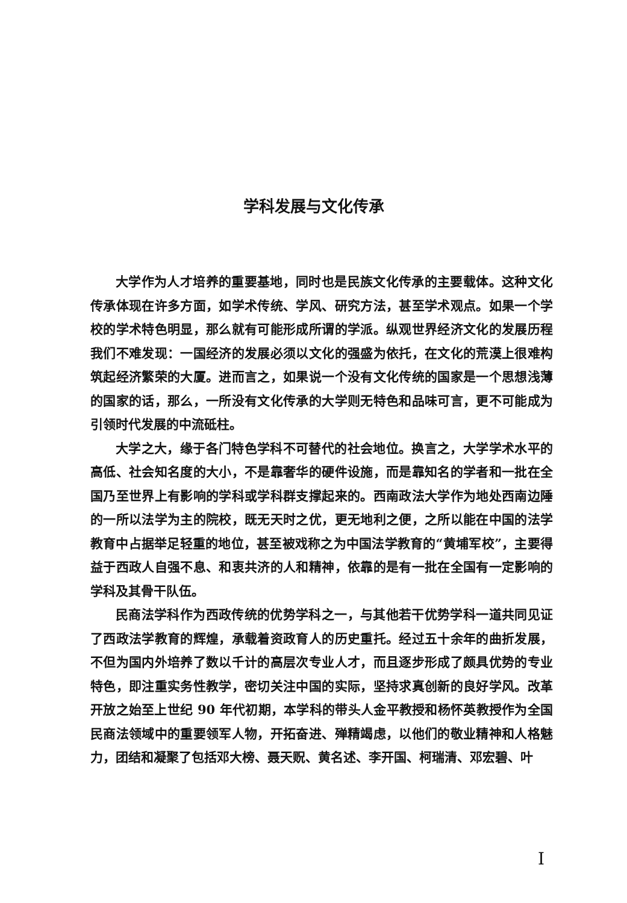学科发展与文化传承
大学作为人才培养的重要基地，同时也是民族文化传承的主要载体。这种文化传承体现在许多方面，如学术传统、学风、研究方法，甚至学术观点。如果一个学校的学术特色明显，那么就有可能形成所谓的学派。纵观世界经济文化的发展历程我们不难发现：一国经济的发展必须以文化的强盛为依托，在文化的荒漠上很难构筑起经济繁荣的大厦。进而言之，如果说一个没有文化传统的国家是一个思想浅薄的国家的话，那么，一所没有文化传承的大学则无特色和品味可言，更不可能成为引领时代发展的中流砥柱。
大学之大，缘于各门特色学科不可替代的社会地位。换言之，大学学术水平的高低、社会知名度的大小，不是靠奢华的硬件设施，而是靠知名的学者和一批在全国乃至世界上有影响的学科或学科群支撑起来的。西南政法大学作为地处西南边陲的一所以法学为主的院校，既无天时之优，更无地利之便，之所以能在中国的法学教育中占据举足轻重的地位，甚至被戏称之为中国法学教育的“黄埔军校”，主要得益于西政人自强不息、和衷共济的人和精神，依靠的是有一批在全国有一定影响的学科及其骨干队伍。
民商法学科作为西政传统的优势学科之一，与其他若干优势学科一道共同见证了西政法学教育的辉煌，承载着资政育人的历史重托。经过五十余年的曲折发展，不但为国内外培养了数以千计的高层次专业人才，而且逐步形成了颇具优势的专业特色，即注重实务性教学，密切关注中国的实际，坚持求真创新的良好学风。改革开放之始至上世纪 90 年代初期，本学科的带头人金平教授和杨怀英教授作为全国民商法领域中的重要领军人物，开拓奋进、殚精竭虑，以他们的敬业精神和人格魅力，团结和凝聚了包括邓大榜、聂天贶、黄名述、李开国、柯瑞清、邓宏碧、叶
I